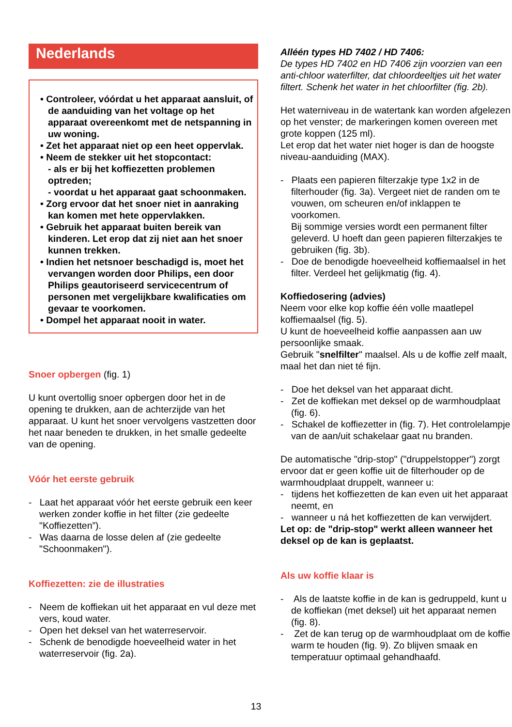Nederlands
• Controleer, vóórdat u het apparaat aansluit, of de aanduiding van het voltage op het apparaat overeenkomt met de netspanning in uw woning.
• Zet het apparaat niet op een heet oppervlak.
• Neem de stekker uit het stopcontact:
- als er bij het koffiezetten problemen optreden;
- voordat u het apparaat gaat schoonmaken.
• Zorg ervoor dat het snoer niet in aanraking kan komen met hete oppervlakken.
• Gebruik het apparaat buiten bereik van kinderen. Let erop dat zij niet aan het snoer kunnen trekken.
• Indien het netsnoer beschadigd is, moet het vervangen worden door Philips, een door Philips geautoriseerd servicecentrum of personen met vergelijkbare kwalificaties om gevaar te voorkomen.
• Dompel het apparaat nooit in water.
Snoer opbergen (fig. 1)
U kunt overtollig snoer opbergen door het in de opening te drukken, aan de achterzijde van het apparaat. U kunt het snoer vervolgens vastzetten door het naar beneden te drukken, in het smalle gedeelte van de opening.
Vóór het eerste gebruik
- Laat het apparaat vóór het eerste gebruik een keer werken zonder koffie in het filter (zie gedeelte "Koffiezetten”).
- Was daarna de losse delen af (zie gedeelte "Schoonmaken").
Koffiezetten: zie de illustraties
- Neem de koffiekan uit het apparaat en vul deze met vers, koud water.
- Open het deksel van het waterreservoir.
- Schenk de benodigde hoeveelheid water in het waterreservoir (fig. 2a).
Alléén types HD 7402 / HD 7406:
De types HD 7402 en HD 7406 zijn voorzien van een anti-chloor waterfilter, dat chloordeeltjes uit het water filtert. Schenk het water in het chloorfilter (fig. 2b).
Het waterniveau in de watertank kan worden afgelezen op het venster; de markeringen komen overeen met grote koppen (125 ml).
Let erop dat het water niet hoger is dan de hoogste niveau-aanduiding (MAX).
- Plaats een papieren filterzakje type 1x2 in de filterhouder (fig. 3a). Vergeet niet de randen om te vouwen, om scheuren en/of inklappen te voorkomen.
Bij sommige versies wordt een permanent filter geleverd. U hoeft dan geen papieren filterzakjes te gebruiken (fig. 3b).
- Doe de benodigde hoeveelheid koffiemaalsel in het filter. Verdeel het gelijkmatig (fig. 4).
Koffiedosering (advies)
Neem voor elke kop koffie één volle maatlepel koffiemaalsel (fig. 5).
U kunt de hoeveelheid koffie aanpassen aan uw persoonlijke smaak.
Gebruik "snelfilter" maalsel. Als u de koffie zelf maalt, maal het dan niet té fijn.
- Doe het deksel van het apparaat dicht.
- Zet de koffiekan met deksel op de warmhoudplaat (fig. 6).
- Schakel de koffiezetter in (fig. 7). Het controlelampje van de aan/uit schakelaar gaat nu branden.
De automatische "drip-stop" ("druppelstopper") zorgt ervoor dat er geen koffie uit de filterhouder op de warmhoudplaat druppelt, wanneer u:
- tijdens het koffiezetten de kan even uit het apparaat neemt, en
- wanneer u ná het koffiezetten de kan verwijdert.
Let op: de "drip-stop" werkt alleen wanneer het deksel op de kan is geplaatst.
Als uw koffie klaar is
- Als de laatste koffie in de kan is gedruppeld, kunt u de koffiekan (met deksel) uit het apparaat nemen (fig. 8).
- Zet de kan terug op de warmhoudplaat om de koffie warm te houden (fig. 9). Zo blijven smaak en temperatuur optimaal gehandhaafd.
13